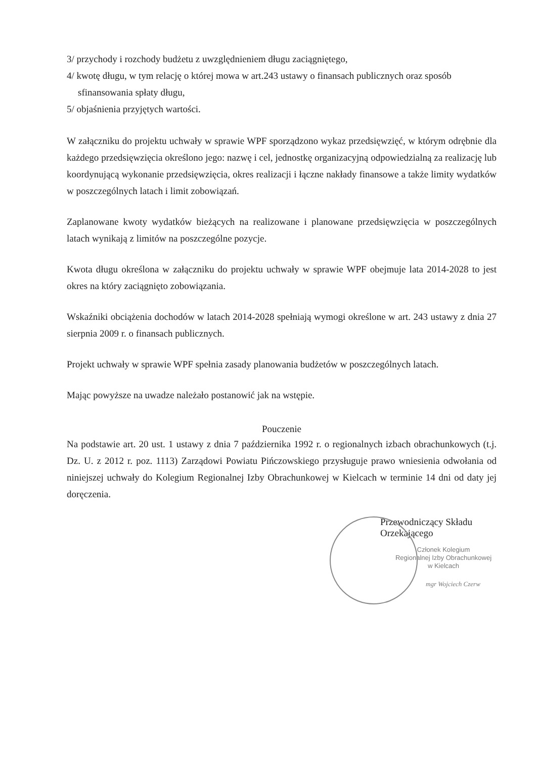3/ przychody i rozchody budżetu z uwzględnieniem długu zaciągniętego,
4/ kwotę długu, w tym relację o której mowa w art.243 ustawy o finansach publicznych oraz sposób
sfinansowania spłaty długu,
5/ objaśnienia przyjętych wartości.
W załączniku do projektu uchwały w sprawie WPF sporządzono wykaz przedsięwzięć, w którym odrębnie dla każdego przedsięwzięcia określono jego: nazwę i cel, jednostkę organizacyjną odpowiedzialną za realizację lub koordynującą wykonanie przedsięwzięcia, okres realizacji i łączne nakłady finansowe a także limity wydatków w poszczególnych latach i limit zobowiązań.
Zaplanowane kwoty wydatków bieżących na realizowane i planowane przedsięwzięcia w poszczególnych latach wynikają z limitów na poszczególne pozycje.
Kwota długu określona w załączniku do projektu uchwały w sprawie WPF obejmuje lata 2014-2028 to jest okres na który zaciągnięto zobowiązania.
Wskaźniki obciążenia dochodów w latach 2014-2028 spełniają wymogi określone w art. 243 ustawy z dnia 27 sierpnia 2009 r. o finansach publicznych.
Projekt uchwały w sprawie WPF spełnia zasady planowania budżetów w poszczególnych latach.
Mając powyższe na uwadze należało postanowić jak na wstępie.
Pouczenie
Na podstawie art. 20 ust. 1 ustawy z dnia 7 października 1992 r. o regionalnych izbach obrachunkowych (t.j. Dz. U. z 2012 r. poz. 1113) Zarządowi Powiatu Pińczowskiego przysługuje prawo wniesienia odwołania od niniejszej uchwały do Kolegium Regionalnej Izby Obrachunkowej w Kielcach w terminie 14 dni od daty jej doręczenia.
Przewodniczący Składu Orzekającego
Członek Kolegium
Regionalnej Izby Obrachunkowej
w Kielcach
mgr Wojciech Czerw